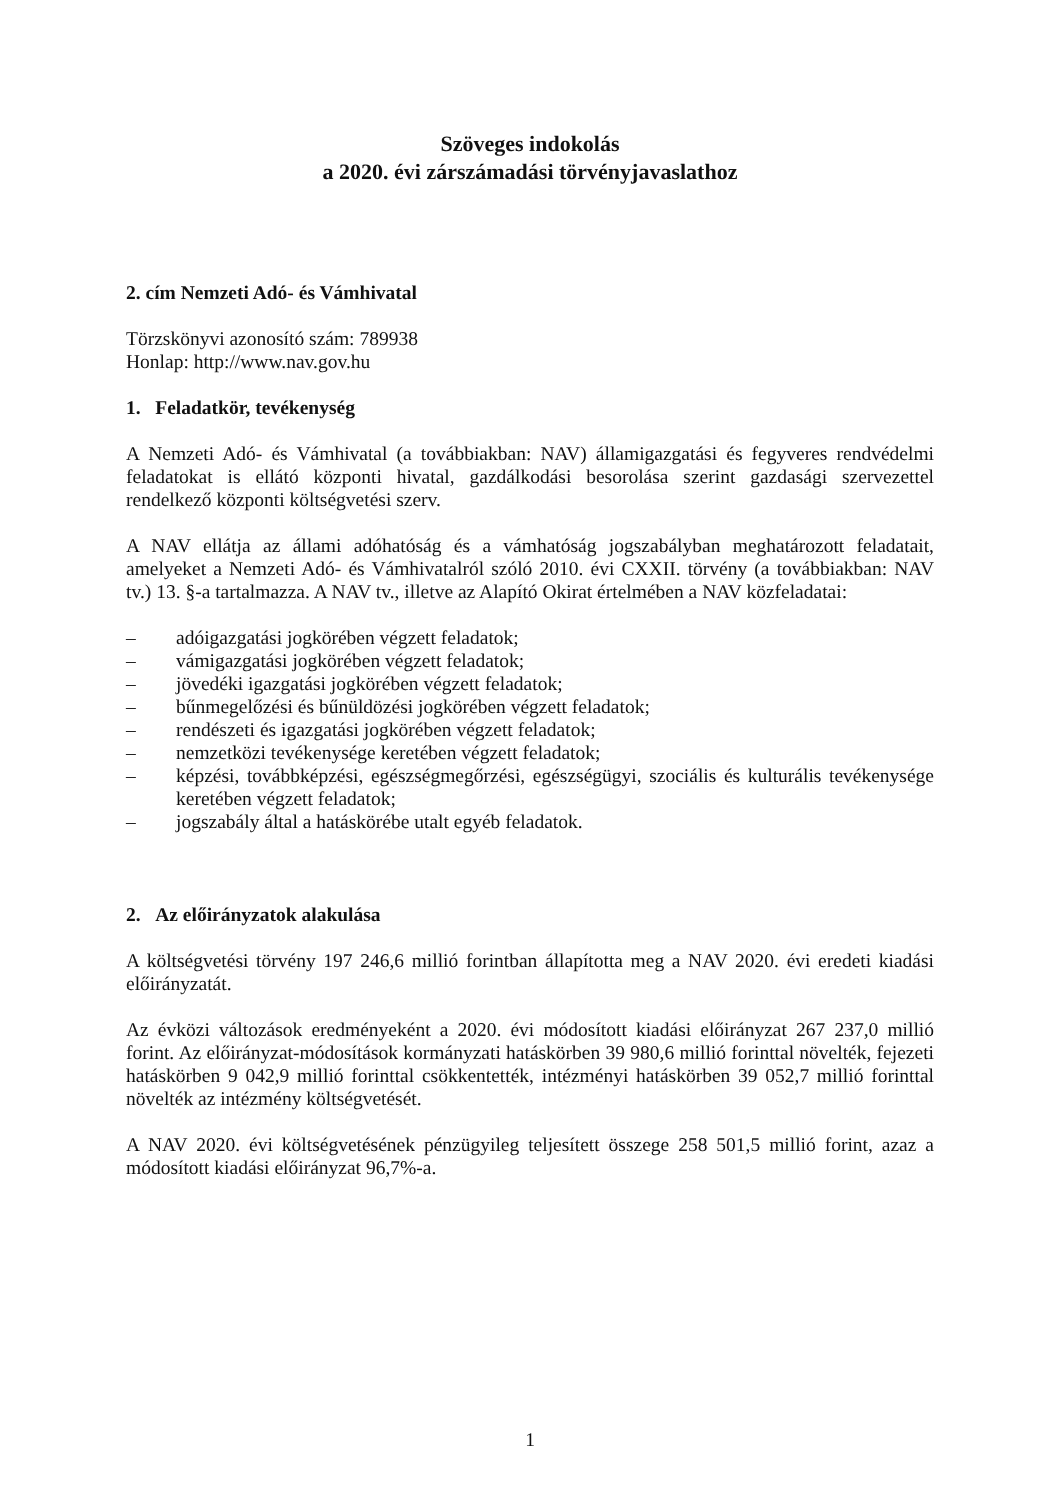Szöveges indokolás
a 2020. évi zárszámadási törvényjavaslathoz
2. cím Nemzeti Adó- és Vámhivatal
Törzskönyvi azonosító szám: 789938
Honlap: http://www.nav.gov.hu
1. Feladatkör, tevékenység
A Nemzeti Adó- és Vámhivatal (a továbbiakban: NAV) államigazgatási és fegyveres rendvédelmi feladatokat is ellátó központi hivatal, gazdálkodási besorolása szerint gazdasági szervezettel rendelkező központi költségvetési szerv.
A NAV ellátja az állami adóhatóság és a vámhatóság jogszabályban meghatározott feladatait, amelyeket a Nemzeti Adó- és Vámhivatalról szóló 2010. évi CXXII. törvény (a továbbiakban: NAV tv.) 13. §-a tartalmazza. A NAV tv., illetve az Alapító Okirat értelmében a NAV közfeladatai:
– adóigazgatási jogkörében végzett feladatok;
– vámigazgatási jogkörében végzett feladatok;
– jövedéki igazgatási jogkörében végzett feladatok;
– bűnmegelőzési és bűnüldözési jogkörében végzett feladatok;
– rendészeti és igazgatási jogkörében végzett feladatok;
– nemzetközi tevékenysége keretében végzett feladatok;
– képzési, továbbképzési, egészségmegőrzési, egészségügyi, szociális és kulturális tevékenysége keretében végzett feladatok;
– jogszabály által a hatáskörébe utalt egyéb feladatok.
2. Az előirányzatok alakulása
A költségvetési törvény 197 246,6 millió forintban állapította meg a NAV 2020. évi eredeti kiadási előirányzatát.
Az évközi változások eredményeként a 2020. évi módosított kiadási előirányzat 267 237,0 millió forint. Az előirányzat-módosítások kormányzati hatáskörben 39 980,6 millió forinttal növelték, fejezeti hatáskörben 9 042,9 millió forinttal csökkentették, intézményi hatáskörben 39 052,7 millió forinttal növelték az intézmény költségvetését.
A NAV 2020. évi költségvetésének pénzügyileg teljesített összege 258 501,5 millió forint, azaz a módosított kiadási előirányzat 96,7%-a.
1